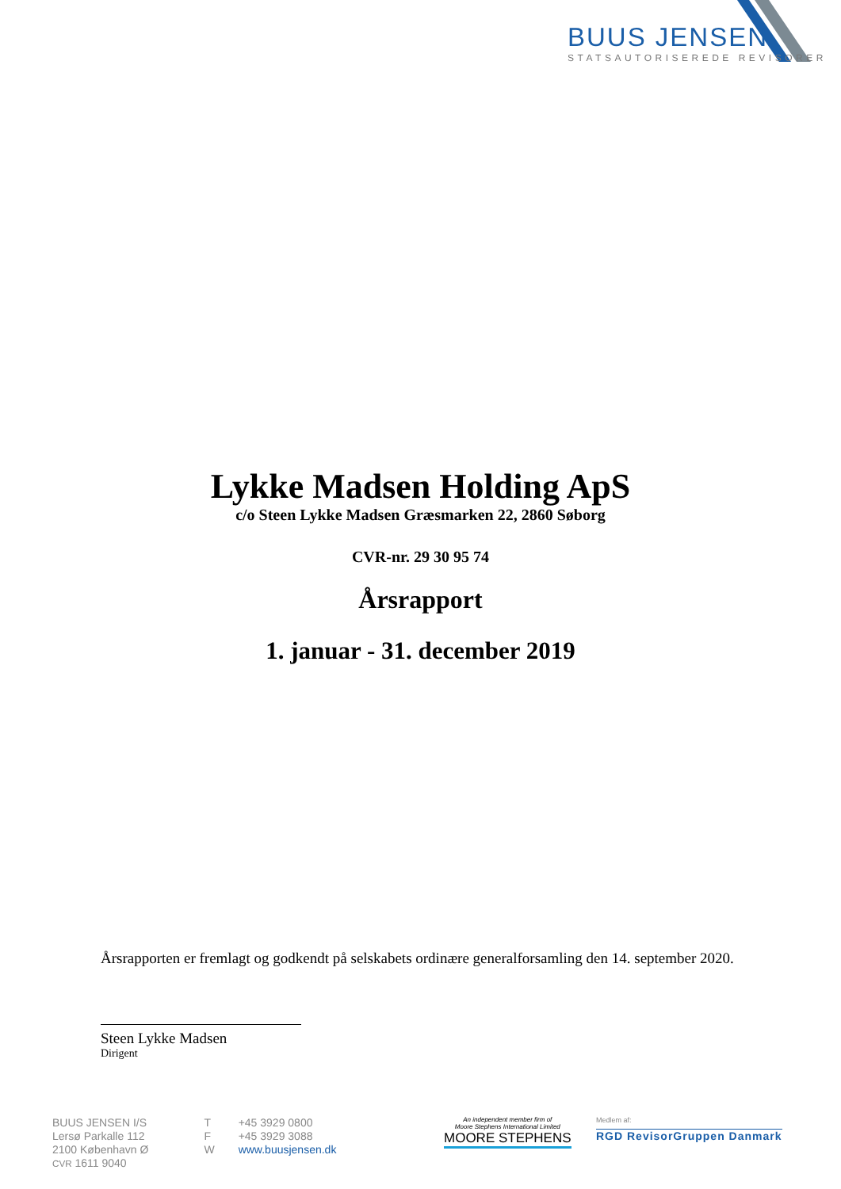BUUS JENSEN
STATSAUTORISEREDE REVISORER
Lykke Madsen Holding ApS
c/o Steen Lykke Madsen Græsmarken 22, 2860 Søborg
CVR-nr. 29 30 95 74
Årsrapport
1. januar - 31. december 2019
Årsrapporten er fremlagt og godkendt på selskabets ordinære generalforsamling den 14. september 2020.
Steen Lykke Madsen
Dirigent
BUUS JENSEN I/S
Lersø Parkalle 112
2100 København Ø
CVR 1611 9040
T
F
W
+45 3929 0800
+45 3929 3088
www.buusjensen.dk
An independent member firm of
Moore Stephens International Limited
MOORE STEPHENS
Medlem af:
RGD RevisorGruppen Danmark